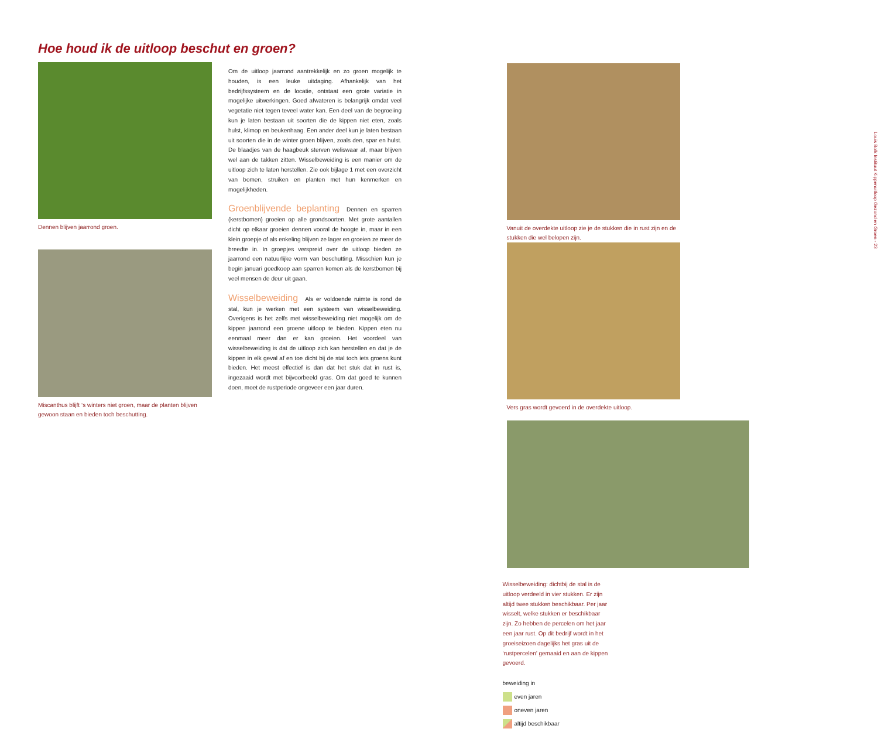Hoe houd ik de uitloop beschut en groen?
Dennen blijven jaarrond groen.
Miscanthus blijft ‘s winters niet groen, maar de planten blijven gewoon staan en bieden toch beschutting.
Om de uitloop jaarrond aantrekkelijk en zo groen mogelijk te houden, is een leuke uitdaging. Afhankelijk van het bedrijfssysteem en de locatie, ontstaat een grote variatie in mogelijke uitwerkingen. Goed afwateren is belangrijk omdat veel vegetatie niet tegen teveel water kan. Een deel van de begroeiing kun je laten bestaan uit soorten die de kippen niet eten, zoals hulst, klimop en beukenhaag. Een ander deel kun je laten bestaan uit soorten die in de winter groen blijven, zoals den, spar en hulst. De blaadjes van de haagbeuk sterven weliswaar af, maar blijven wel aan de takken zitten. Wisselbeweiding is een manier om de uitloop zich te laten herstellen. Zie ook bijlage 1 met een overzicht van bomen, struiken en planten met hun kenmerken en mogelijkheden.
Groenblijvende beplanting
Dennen en sparren (kerstbomen) groeien op alle grondsoorten. Met grote aantallen dicht op elkaar groeien dennen vooral de hoogte in, maar in een klein groepje of als enkeling blijven ze lager en groeien ze meer de breedte in. In groepjes verspreid over de uitloop bieden ze jaarrond een natuurlijke vorm van beschutting. Misschien kun je begin januari goedkoop aan sparren komen als de kerstbomen bij veel mensen de deur uit gaan.
Wisselbeweiding
Als er voldoende ruimte is rond de stal, kun je werken met een systeem van wisselbeweiding. Overigens is het zelfs met wisselbeweiding niet mogelijk om de kippen jaarrond een groene uitloop te bieden. Kippen eten nu eenmaal meer dan er kan groeien. Het voordeel van wisselbeweiding is dat de uitloop zich kan herstellen en dat je de kippen in elk geval af en toe dicht bij de stal toch iets groens kunt bieden. Het meest effectief is dan dat het stuk dat in rust is, ingezaaid wordt met bijvoorbeeld gras. Om dat goed te kunnen doen, moet de rustperiode ongeveer een jaar duren.
Vanuit de overdekte uitloop zie je de stukken die in rust zijn en de stukken die wel belopen zijn.
Vers gras wordt gevoerd in de overdekte uitloop.
Wisselbeweiding: dichtbij de stal is de uitloop verdeeld in vier stukken. Er zijn altijd twee stukken beschikbaar. Per jaar wisselt, welke stukken er beschikbaar zijn. Zo hebben de percelen om het jaar een jaar rust. Op dit bedrijf wordt in het groeiseizoen dagelijks het gras uit de ‘rustpercelen’ gemaaid en aan de kippen gevoerd.
beweiding in
even jaren
oneven jaren
altijd beschikbaar
Louis Bolk Instituut Kippenuitloop Gezond en Groen - 23